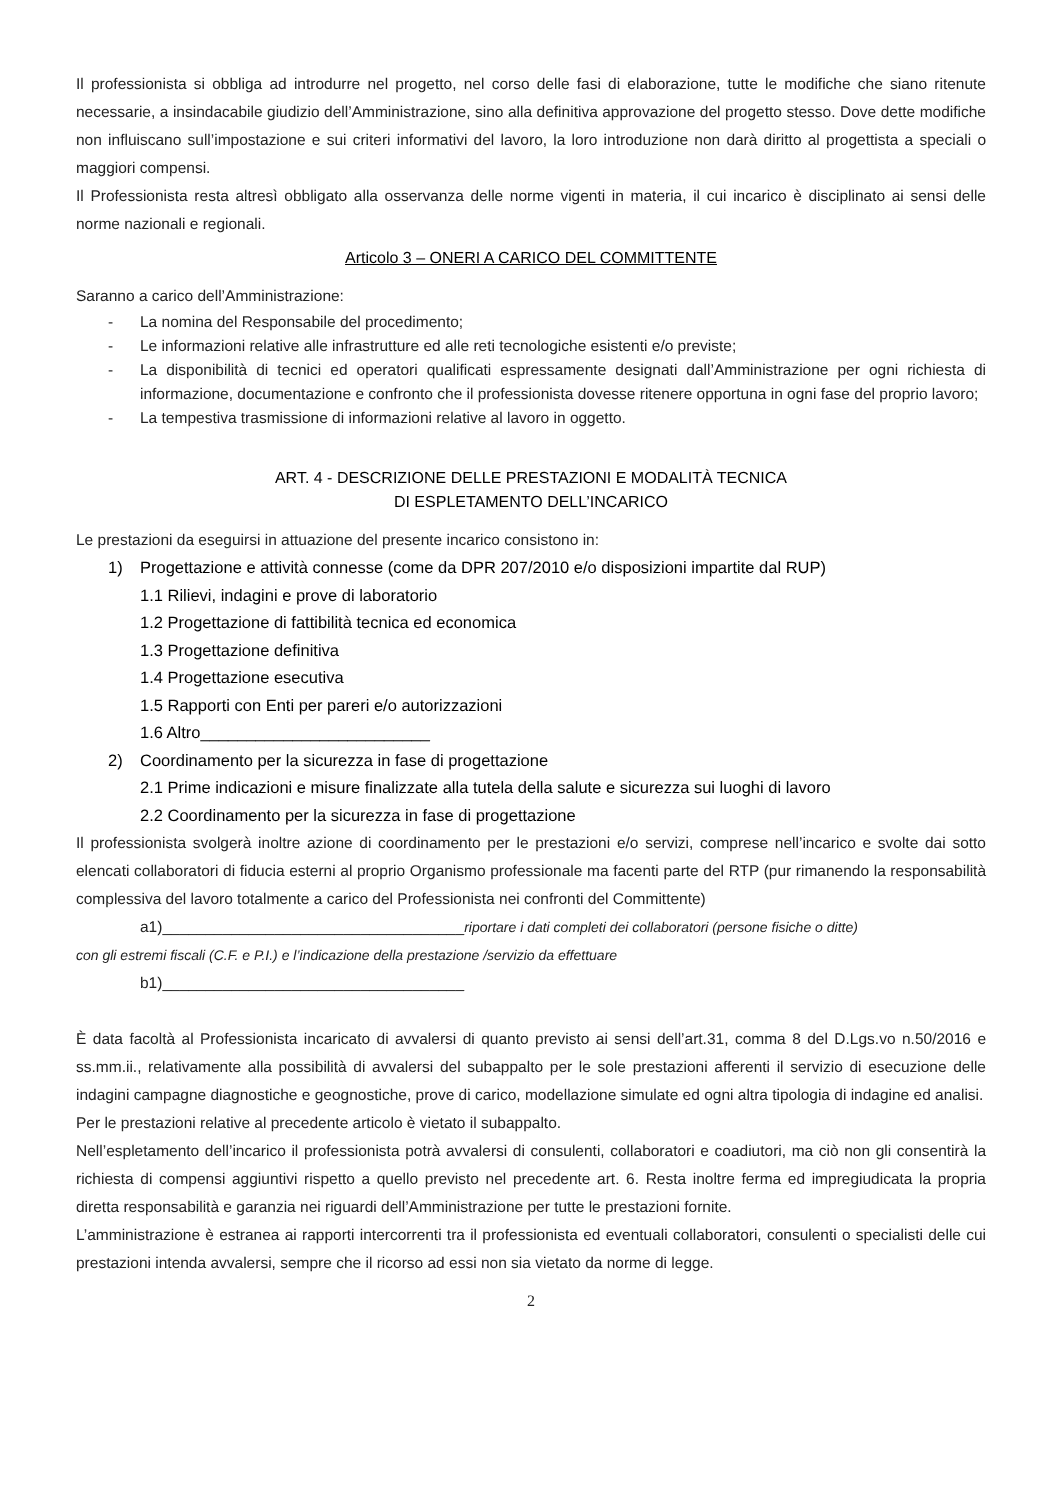Il professionista si obbliga ad introdurre nel progetto, nel corso delle fasi di elaborazione, tutte le modifiche che siano ritenute necessarie, a insindacabile giudizio dell’Amministrazione, sino alla definitiva approvazione del progetto stesso. Dove dette modifiche non influiscano sull’impostazione e sui criteri informativi del lavoro, la loro introduzione non darà diritto al progettista a speciali o maggiori compensi.
Il Professionista resta altresì obbligato alla osservanza delle norme vigenti in materia, il cui incarico è disciplinato ai sensi delle norme nazionali e regionali.
Articolo 3 – ONERI A CARICO DEL COMMITTENTE
Saranno a carico dell’Amministrazione:
- La nomina del Responsabile del procedimento;
- Le informazioni relative alle infrastrutture ed alle reti tecnologiche esistenti e/o previste;
- La disponibilità di tecnici ed operatori qualificati espressamente designati dall’Amministrazione per ogni richiesta di informazione, documentazione e confronto che il professionista dovesse ritenere opportuna in ogni fase del proprio lavoro;
- La tempestiva trasmissione di informazioni relative al lavoro in oggetto.
ART. 4 - DESCRIZIONE DELLE PRESTAZIONI E MODALITÀ TECNICA
DI ESPLETAMENTO DELL’INCARICO
Le prestazioni da eseguirsi in attuazione del presente incarico consistono in:
1) Progettazione e attività connesse (come da DPR 207/2010 e/o disposizioni impartite dal RUP)
1.1 Rilievi, indagini e prove di laboratorio
1.2 Progettazione di fattibilità tecnica ed economica
1.3 Progettazione definitiva
1.4 Progettazione esecutiva
1.5 Rapporti con Enti per pareri e/o autorizzazioni
1.6 Altro_________________________
2) Coordinamento per la sicurezza in fase di progettazione
2.1 Prime indicazioni e misure finalizzate alla tutela della salute e sicurezza sui luoghi di lavoro
2.2 Coordinamento per la sicurezza in fase di progettazione
Il professionista svolgerà inoltre azione di coordinamento per le prestazioni e/o servizi, comprese nell’incarico e svolte dai sotto elencati collaboratori di fiducia esterni al proprio Organismo professionale ma facenti parte del RTP (pur rimanendo la responsabilità complessiva del lavoro totalmente a carico del Professionista nei confronti del Committente)
a1)___________________________________riportare i dati completi dei collaboratori (persone fisiche o ditte)
con gli estremi fiscali (C.F. e P.I.) e l’indicazione della prestazione /servizio da effettuare
b1)___________________________________
È data facoltà al Professionista incaricato di avvalersi di quanto previsto ai sensi dell’art.31, comma 8 del D.Lgs.vo n.50/2016 e ss.mm.ii., relativamente alla possibilità di avvalersi del subappalto per le sole prestazioni afferenti il servizio di esecuzione delle indagini campagne diagnostiche e geognostiche, prove di carico, modellazione simulate ed ogni altra tipologia di indagine ed analisi.
Per le prestazioni relative al precedente articolo è vietato il subappalto.
Nell’espletamento dell’incarico il professionista potrà avvalersi di consulenti, collaboratori e coadiutori, ma ciò non gli consentirà la richiesta di compensi aggiuntivi rispetto a quello previsto nel precedente art. 6. Resta inoltre ferma ed impregiudicata la propria diretta responsabilità e garanzia nei riguardi dell’Amministrazione per tutte le prestazioni fornite.
L’amministrazione è estranea ai rapporti intercorrenti tra il professionista ed eventuali collaboratori, consulenti o specialisti delle cui prestazioni intenda avvalersi, sempre che il ricorso ad essi non sia vietato da norme di legge.
2